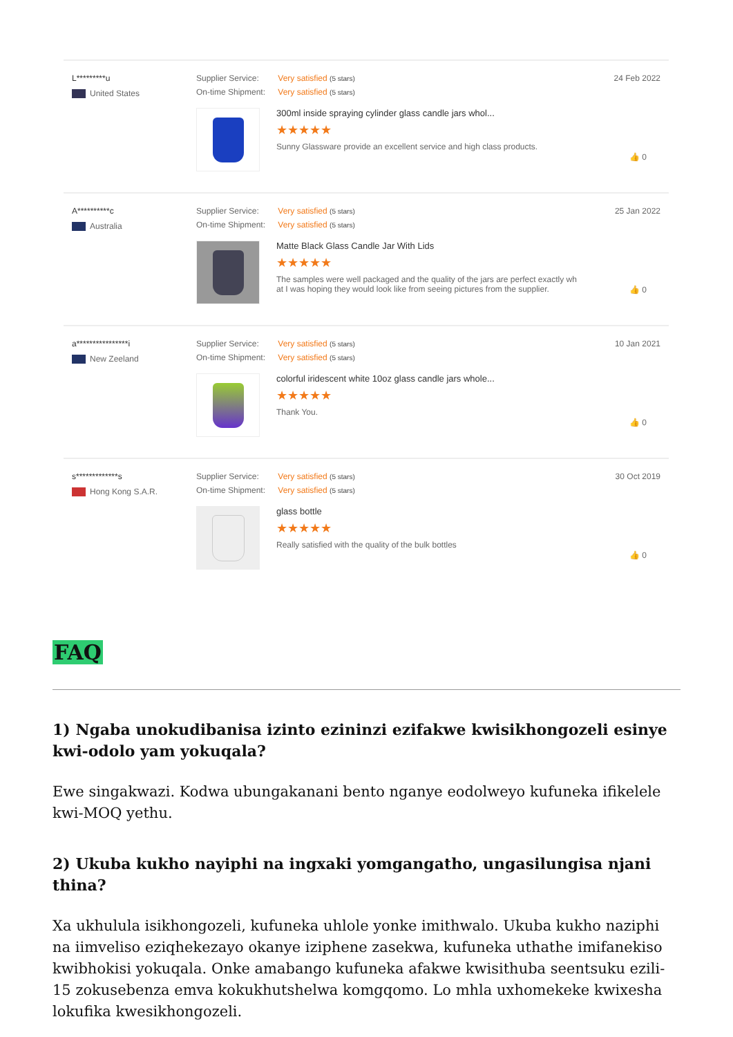L*********u
United States
Supplier Service: Very satisfied (5 stars)
On-time Shipment: Very satisfied (5 stars)
300ml inside spraying cylinder glass candle jars whol...
★★★★★
Sunny Glassware provide an excellent service and high class products.
24 Feb 2022
👍 0
A**********c
Australia
Supplier Service: Very satisfied (5 stars)
On-time Shipment: Very satisfied (5 stars)
Matte Black Glass Candle Jar With Lids
★★★★★
The samples were well packaged and the quality of the jars are perfect exactly wh
at I was hoping they would look like from seeing pictures from the supplier.
25 Jan 2022
👍 0
a****************i
New Zeeland
Supplier Service: Very satisfied (5 stars)
On-time Shipment: Very satisfied (5 stars)
colorful iridescent white 10oz glass candle jars whole...
★★★★★
Thank You.
10 Jan 2021
👍 0
s*************s
Hong Kong S.A.R.
Supplier Service: Very satisfied (5 stars)
On-time Shipment: Very satisfied (5 stars)
glass bottle
★★★★★
Really satisfied with the quality of the bulk bottles
30 Oct 2019
👍 0
FAQ
1) Ngaba unokudibanisa izinto ezininzi ezifakwe kwisikhongozeli esinye kwi-odolo yam yokuqala?
Ewe singakwazi. Kodwa ubungakanani bento nganye eodolweyo kufuneka ifikelele kwi-MOQ yethu.
2) Ukuba kukho nayiphi na ingxaki yomgangatho, ungasilungisa njani thina?
Xa ukhulula isikhongozeli, kufuneka uhlole yonke imithwalo. Ukuba kukho naziphi na iimveliso eziqhekezayo okanye iziphene zasekwa, kufuneka uthathe imifanekiso kwibhokisi yokuqala. Onke amabango kufuneka afakwe kwisithuba seentsuku ezili-15 zokusebenza emva kokukhutshelwa komgqomo. Lo mhla uxhomekeke kwixesha lokufika kwesikhongozeli.